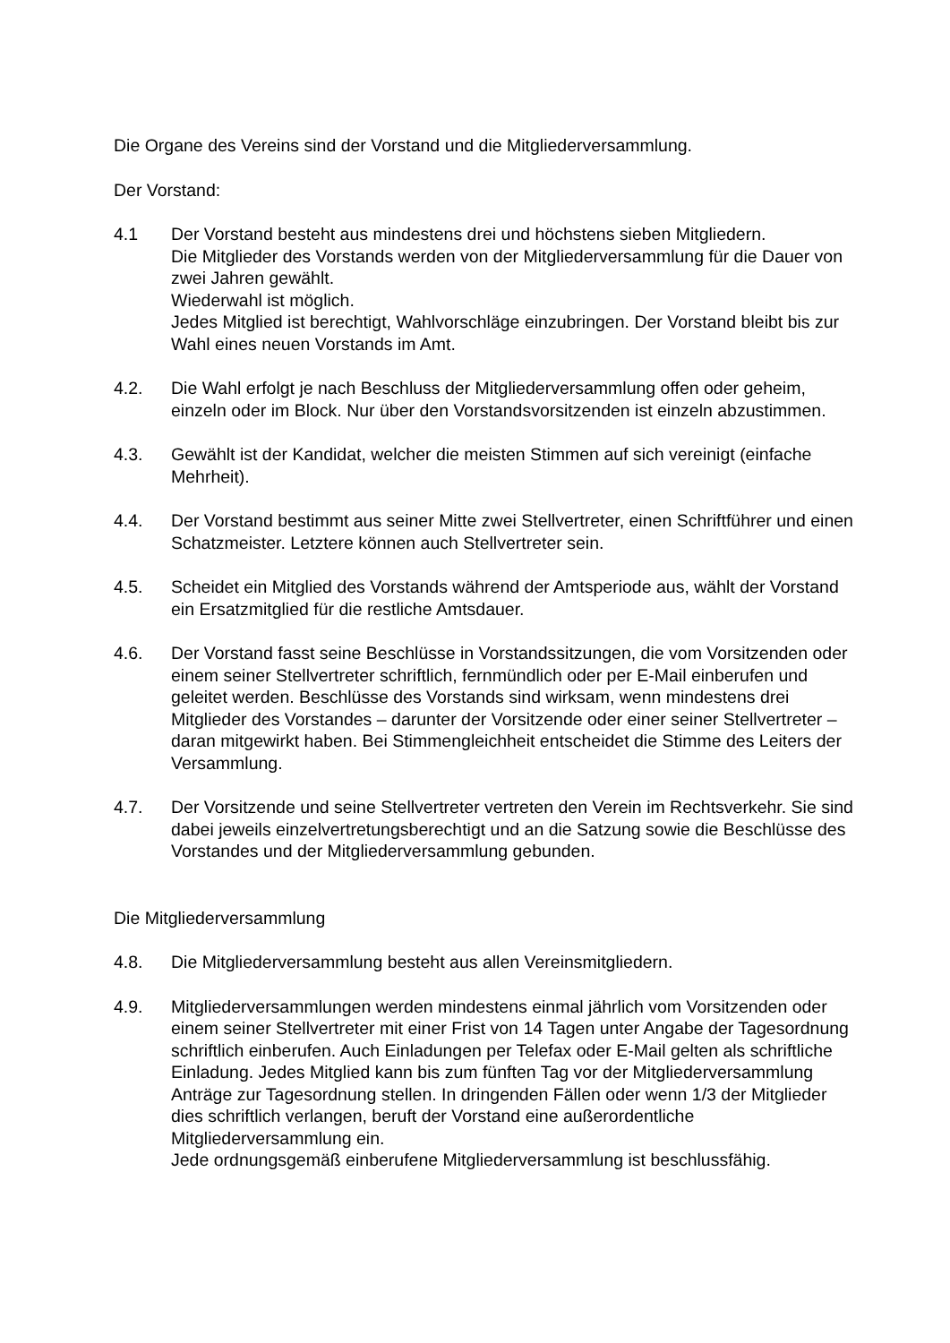Die Organe des Vereins sind der Vorstand und die Mitgliederversammlung.
Der Vorstand:
4.1 Der Vorstand besteht aus mindestens drei und höchstens sieben Mitgliedern.
Die Mitglieder des Vorstands werden von der Mitgliederversammlung für die Dauer von zwei Jahren gewählt.
Wiederwahl ist möglich.
Jedes Mitglied ist berechtigt, Wahlvorschläge einzubringen. Der Vorstand bleibt bis zur Wahl eines neuen Vorstands im Amt.
4.2. Die Wahl erfolgt je nach Beschluss der Mitgliederversammlung offen oder geheim, einzeln oder im Block. Nur über den Vorstandsvorsitzenden ist einzeln abzustimmen.
4.3. Gewählt ist der Kandidat, welcher die meisten Stimmen auf sich vereinigt (einfache Mehrheit).
4.4. Der Vorstand bestimmt aus seiner Mitte zwei Stellvertreter, einen Schriftführer und einen Schatzmeister. Letztere können auch Stellvertreter sein.
4.5. Scheidet ein Mitglied des Vorstands während der Amtsperiode aus, wählt der Vorstand ein Ersatzmitglied für die restliche Amtsdauer.
4.6. Der Vorstand fasst seine Beschlüsse in Vorstandssitzungen, die vom Vorsitzenden oder einem seiner Stellvertreter schriftlich, fernmündlich oder per E-Mail einberufen und geleitet werden. Beschlüsse des Vorstands sind wirksam, wenn mindestens drei Mitglieder des Vorstandes – darunter der Vorsitzende oder einer seiner Stellvertreter – daran mitgewirkt haben. Bei Stimmengleichheit entscheidet die Stimme des Leiters der Versammlung.
4.7. Der Vorsitzende und seine Stellvertreter vertreten den Verein im Rechtsverkehr. Sie sind dabei jeweils einzelvertretungsberechtigt und an die Satzung sowie die Beschlüsse des Vorstandes und der Mitgliederversammlung gebunden.
Die Mitgliederversammlung
4.8. Die Mitgliederversammlung besteht aus allen Vereinsmitgliedern.
4.9. Mitgliederversammlungen werden mindestens einmal jährlich vom Vorsitzenden oder einem seiner Stellvertreter mit einer Frist von 14 Tagen unter Angabe der Tagesordnung schriftlich einberufen. Auch Einladungen per Telefax oder E-Mail gelten als schriftliche Einladung. Jedes Mitglied kann bis zum fünften Tag vor der Mitgliederversammlung Anträge zur Tagesordnung stellen. In dringenden Fällen oder wenn 1/3 der Mitglieder dies schriftlich verlangen, beruft der Vorstand eine außerordentliche Mitgliederversammlung ein.
Jede ordnungsgemäß einberufene Mitgliederversammlung ist beschlussfähig.